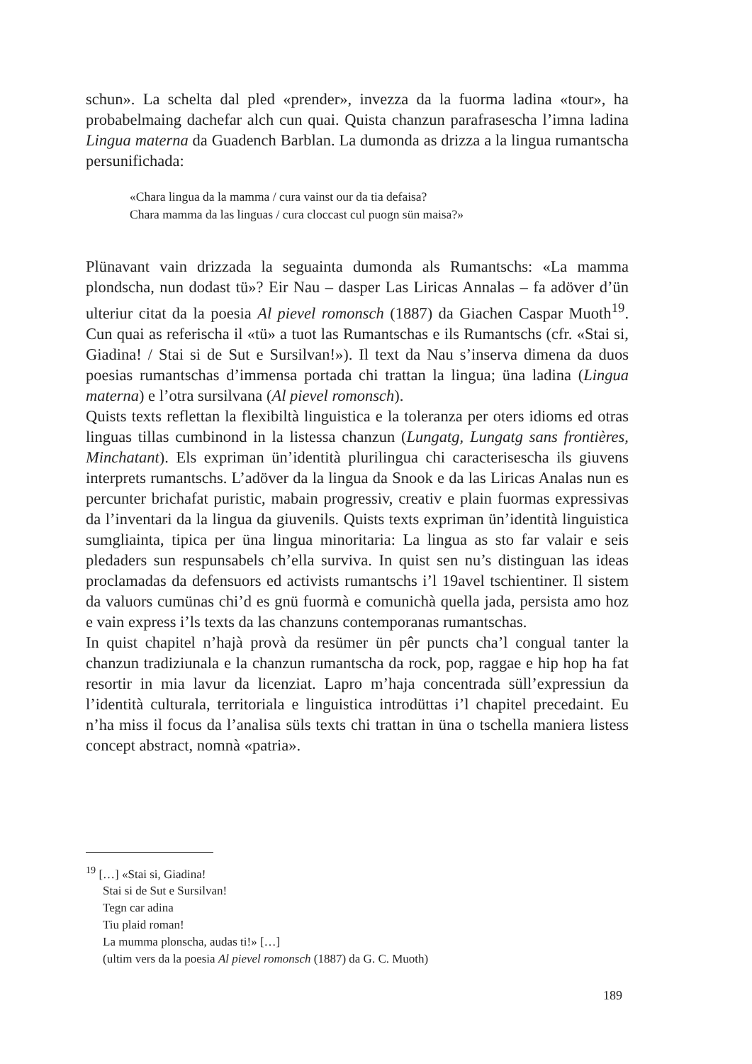schun». La schelta dal pled «prender», invezza da la fuorma ladina «tour», ha probabelmaing dachefar alch cun quai. Quista chanzun parafrasescha l’imna ladina Lingua materna da Guadench Barblan. La dumonda as drizza a la lingua rumantscha persunifichada:
«Chara lingua da la mamma / cura vainst our da tia defaisa?
Chara mamma da las linguas / cura cloccast cul puogn sün maisa?»
Plünavant vain drizzada la seguainta dumonda als Rumantschs: «La mamma plondscha, nun dodast tü»? Eir Nau – dasper Las Liricas Annalas – fa adöver d’ün ulteriur citat da la poesia Al pievel romonsch (1887) da Giachen Caspar Muoth<sup>19</sup>. Cun quai as referischa il «tü» a tuot las Rumantschas e ils Rumantschs (cfr. «Stai si, Giadina! / Stai si de Sut e Sursilvan!»). Il text da Nau s’inserva dimena da duos poesias rumantschas d’immensa portada chi trattan la lingua; üna ladina (Lingua materna) e l’otra sursilvana (Al pievel romonsch).
Quists texts reflettan la flexibiltà linguistica e la toleranza per oters idioms ed otras linguas tillas cumbinond in la listessa chanzun (Lungatg, Lungatg sans frontières, Minchatant). Els expriman ün’identità plurilingua chi caracterisescha ils giuvens interprets rumantschs. L’adöver da la lingua da Snook e da las Liricas Analas nun es percunter brichafat puristic, mabain progressiv, creativ e plain fuormas expressivas da l’inventari da la lingua da giuvenils. Quists texts expriman ün’identità linguistica sumgliainta, tipica per üna lingua minoritaria: La lingua as sto far valair e seis pledaders sun respunsabels ch’ella surviva. In quist sen nu’s distinguan las ideas proclamadas da defensuors ed activists rumantschs i’l 19avel tschientiner. Il sistem da valuors cumünas chi’d es gnü fuormà e comunichà quella jada, persista amo hoz e vain express i’ls texts da las chanzuns contemporanas rumantschas.
In quist chapitel n’hajà provà da resümer ün pêr puncts cha’l congual tanter la chanzun tradiziunala e la chanzun rumantscha da rock, pop, raggae e hip hop ha fat resortir in mia lavur da licenziat. Lapro m’haja concentrada süll’expressiun da l’identità culturala, territoriala e linguistica introdüttas i’l chapitel precedaint. Eu n’ha miss il focus da l’analisa süls texts chi trattan in üna o tschella maniera listess concept abstract, nomnà «patria».
<sup>19</sup> […] «Stai si, Giadina!
Stai si de Sut e Sursilvan!
Tegn car adina
Tiu plaid roman!
La mumma plonscha, audas ti!» […]
(ultim vers da la poesia Al pievel romonsch (1887) da G. C. Muoth)
189